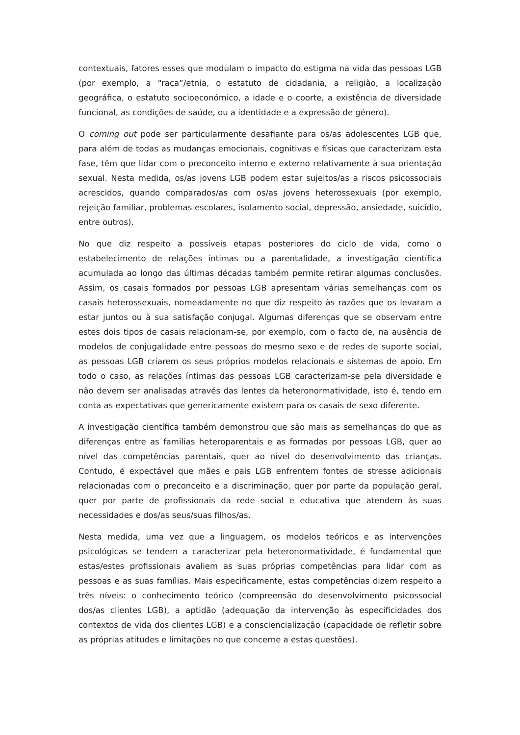contextuais, fatores esses que modulam o impacto do estigma na vida das pessoas LGB (por exemplo, a “raça”/etnia, o estatuto de cidadania, a religião, a localização geográfica, o estatuto socioeconómico, a idade e o coorte, a existência de diversidade funcional, as condições de saúde, ou a identidade e a expressão de género).
O coming out pode ser particularmente desafiante para os/as adolescentes LGB que, para além de todas as mudanças emocionais, cognitivas e físicas que caracterizam esta fase, têm que lidar com o preconceito interno e externo relativamente à sua orientação sexual. Nesta medida, os/as jovens LGB podem estar sujeitos/as a riscos psicossociais acrescidos, quando comparados/as com os/as jovens heterossexuais (por exemplo, rejeição familiar, problemas escolares, isolamento social, depressão, ansiedade, suicídio, entre outros).
No que diz respeito a possíveis etapas posteriores do ciclo de vida, como o estabelecimento de relações íntimas ou a parentalidade, a investigação científica acumulada ao longo das últimas décadas também permite retirar algumas conclusões. Assim, os casais formados por pessoas LGB apresentam várias semelhanças com os casais heterossexuais, nomeadamente no que diz respeito às razões que os levaram a estar juntos ou à sua satisfação conjugal. Algumas diferenças que se observam entre estes dois tipos de casais relacionam-se, por exemplo, com o facto de, na ausência de modelos de conjugalidade entre pessoas do mesmo sexo e de redes de suporte social, as pessoas LGB criarem os seus próprios modelos relacionais e sistemas de apoio. Em todo o caso, as relações íntimas das pessoas LGB caracterizam-se pela diversidade e não devem ser analisadas através das lentes da heteronormatividade, isto é, tendo em conta as expectativas que genericamente existem para os casais de sexo diferente.
A investigação científica também demonstrou que são mais as semelhanças do que as diferenças entre as famílias heteroparentais e as formadas por pessoas LGB, quer ao nível das competências parentais, quer ao nível do desenvolvimento das crianças. Contudo, é expectável que mães e pais LGB enfrentem fontes de stresse adicionais relacionadas com o preconceito e a discriminação, quer por parte da população geral, quer por parte de profissionais da rede social e educativa que atendem às suas necessidades e dos/as seus/suas filhos/as.
Nesta medida, uma vez que a linguagem, os modelos teóricos e as intervenções psicológicas se tendem a caracterizar pela heteronormatividade, é fundamental que estas/estes profissionais avaliem as suas próprias competências para lidar com as pessoas e as suas famílias. Mais especificamente, estas competências dizem respeito a três níveis: o conhecimento teórico (compreensão do desenvolvimento psicossocial dos/as clientes LGB), a aptidão (adequação da intervenção às especificidades dos contextos de vida dos clientes LGB) e a consciencialização (capacidade de refletir sobre as próprias atitudes e limitações no que concerne a estas questões).